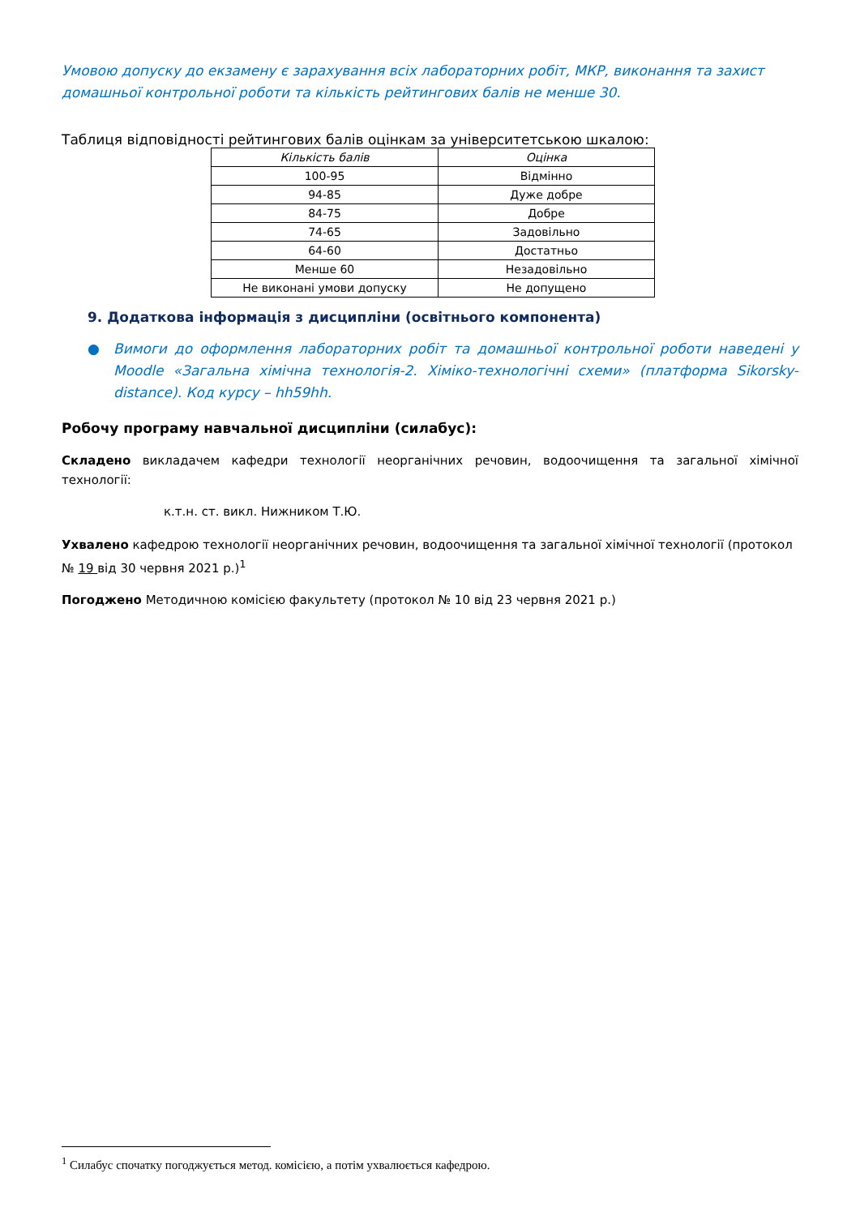Умовою допуску до екзамену є зарахування всіх лабораторних робіт, МКР, виконання та захист домашньої контрольної роботи та кількість рейтингових балів не менше 30.
Таблиця відповідності рейтингових балів оцінкам за університетською шкалою:
| Кількість балів | Оцінка |
| --- | --- |
| 100-95 | Відмінно |
| 94-85 | Дуже добре |
| 84-75 | Добре |
| 74-65 | Задовільно |
| 64-60 | Достатньо |
| Менше 60 | Незадовільно |
| Не виконані умови допуску | Не допущено |
9. Додаткова інформація з дисципліни (освітнього компонента)
● Вимоги до оформлення лабораторних робіт та домашньої контрольної роботи наведені у Moodle «Загальна хімічна технологія-2. Хіміко-технологічні схеми» (платформа Sikorsky-distance). Код курсу – hh59hh.
Робочу програму навчальної дисципліни (силабус):
Складено викладачем кафедри технології неорганічних речовин, водоочищення та загальної хімічної технології:
к.т.н. ст. викл. Нижником Т.Ю.
Ухвалено кафедрою технології неорганічних речовин, водоочищення та загальної хімічної технології (протокол № 19 від 30 червня 2021 р.)<sup>1</sup>
Погоджено Методичною комісією факультету (протокол № 10 від 23 червня 2021 р.)
<sup>1</sup> Силабус спочатку погоджується метод. комісією, а потім ухвалюється кафедрою.